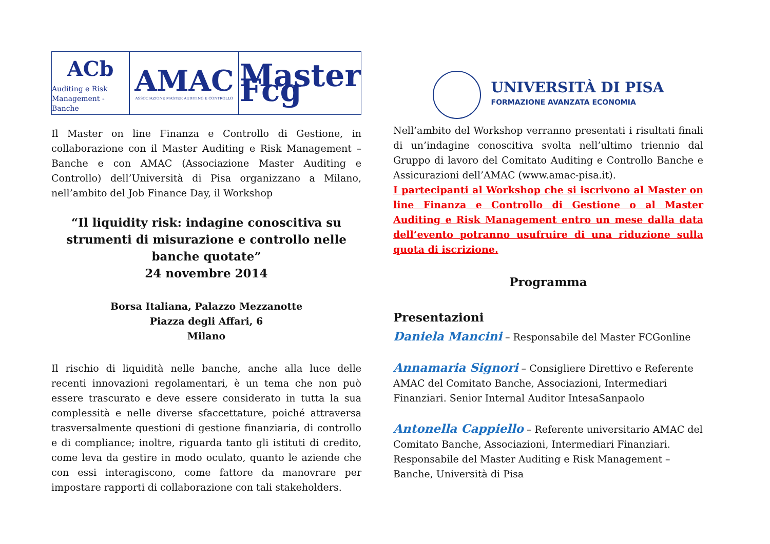ACb
Auditing e Risk
Management - Banche
AMAC
ASSOCIAZIONE MASTER AUDITING E CONTROLLO
Master Fcg
Il Master on line Finanza e Controllo di Gestione, in collaborazione con il Master Auditing e Risk Management – Banche e con AMAC (Associazione Master Auditing e Controllo) dell’Università di Pisa organizzano a Milano, nell’ambito del Job Finance Day, il Workshop
“Il liquidity risk: indagine conoscitiva su strumenti di misurazione e controllo nelle banche quotate”
24 novembre 2014
Borsa Italiana, Palazzo Mezzanotte
Piazza degli Affari, 6
Milano
Il rischio di liquidità nelle banche, anche alla luce delle recenti innovazioni regolamentari, è un tema che non può essere trascurato e deve essere considerato in tutta la sua complessità e nelle diverse sfaccettature, poiché attraversa trasversalmente questioni di gestione finanziaria, di controllo e di compliance; inoltre, riguarda tanto gli istituti di credito, come leva da gestire in modo oculato, quanto le aziende che con essi interagiscono, come fattore da manovrare per impostare rapporti di collaborazione con tali stakeholders.
UNIVERSITÀ DI PISA
FORMAZIONE AVANZATA ECONOMIA
Nell’ambito del Workshop verranno presentati i risultati finali di un’indagine conoscitiva svolta nell’ultimo triennio dal Gruppo di lavoro del Comitato Auditing e Controllo Banche e Assicurazioni dell’AMAC (www.amac-pisa.it).
I partecipanti al Workshop che si iscrivono al Master on line Finanza e Controllo di Gestione o al Master Auditing e Risk Management entro un mese dalla data dell’evento potranno usufruire di una riduzione sulla quota di iscrizione.
Programma
Presentazioni
Daniela Mancini – Responsabile del Master FCGonline
Annamaria Signori – Consigliere Direttivo e Referente AMAC del Comitato Banche, Associazioni, Intermediari Finanziari. Senior Internal Auditor IntesaSanpaolo
Antonella Cappiello – Referente universitario AMAC del Comitato Banche, Associazioni, Intermediari Finanziari. Responsabile del Master Auditing e Risk Management – Banche, Università di Pisa